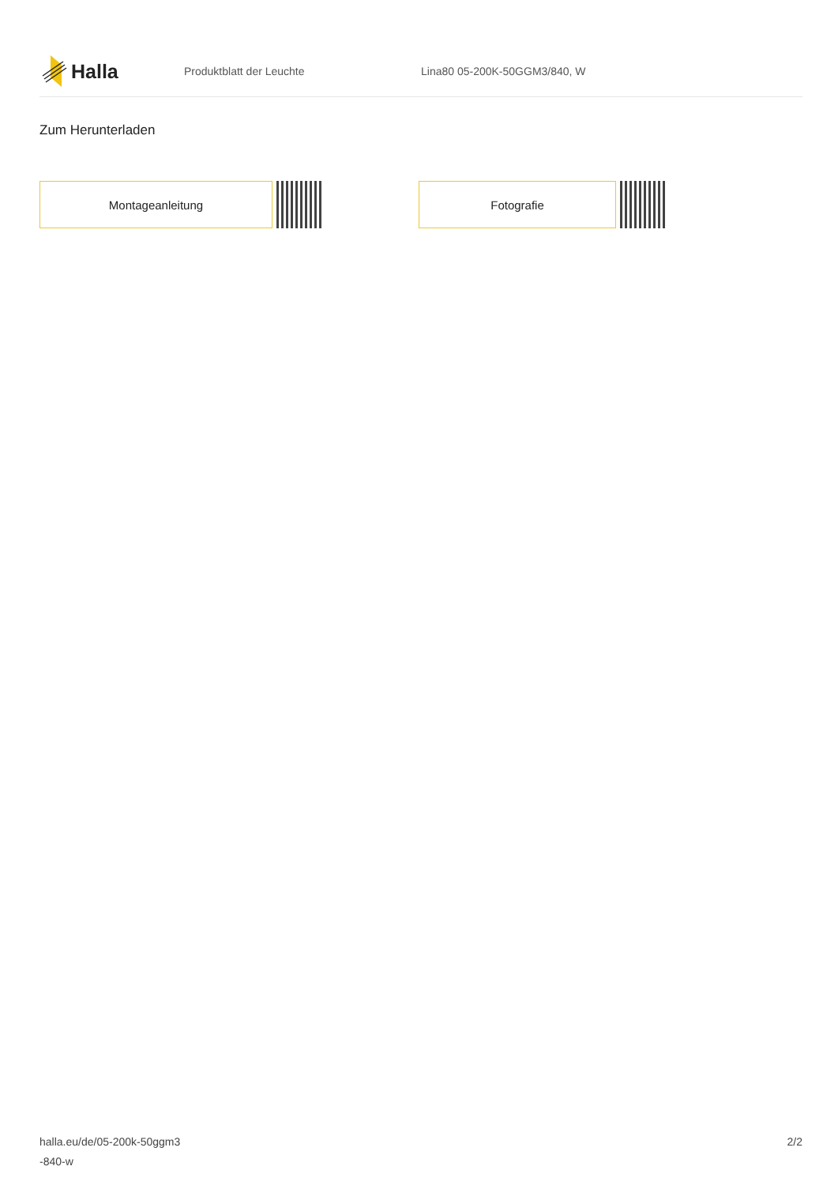Halla
Produktblatt der Leuchte Lina80 05-200K-50GGM3/840, W
Zum Herunterladen
Montageanleitung Fotografie
halla.eu/de/05-200k-50ggm3
-840-w
2/2